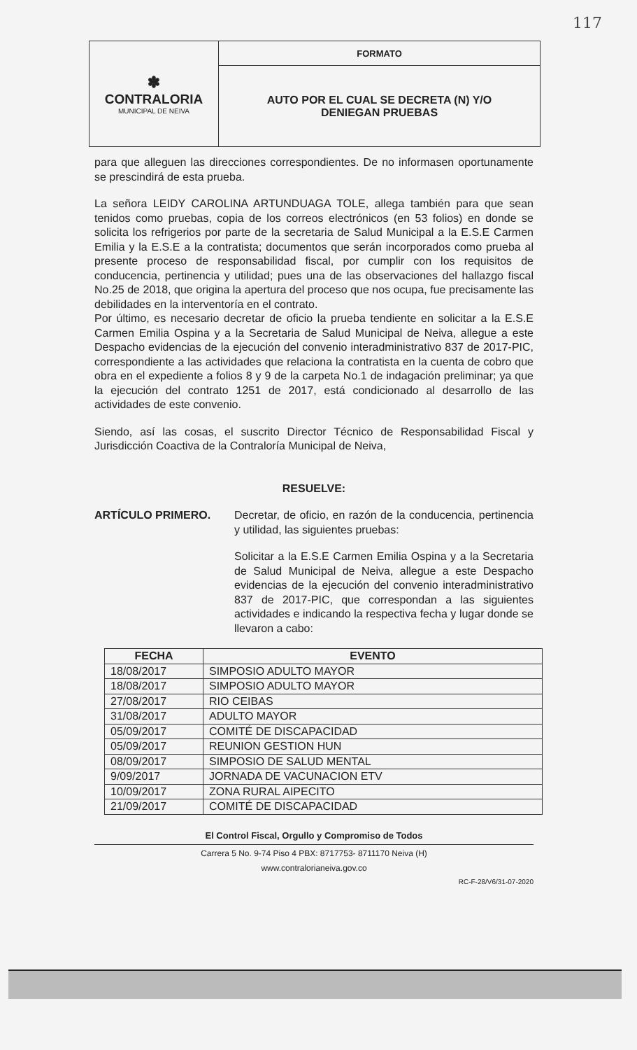117
| ✽ CONTRALORIA MUNICIPAL DE NEIVA | FORMATO |
| | AUTO POR EL CUAL SE DECRETA (N) Y/O DENIEGAN PRUEBAS |
para que alleguen las direcciones correspondientes. De no informasen oportunamente se prescindirá de esta prueba.
La señora LEIDY CAROLINA ARTUNDUAGA TOLE, allega también para que sean tenidos como pruebas, copia de los correos electrónicos (en 53 folios) en donde se solicita los refrigerios por parte de la secretaria de Salud Municipal a la E.S.E Carmen Emilia y la E.S.E a la contratista; documentos que serán incorporados como prueba al presente proceso de responsabilidad fiscal, por cumplir con los requisitos de conducencia, pertinencia y utilidad; pues una de las observaciones del hallazgo fiscal No.25 de 2018, que origina la apertura del proceso que nos ocupa, fue precisamente las debilidades en la interventoría en el contrato.
Por último, es necesario decretar de oficio la prueba tendiente en solicitar a la E.S.E Carmen Emilia Ospina y a la Secretaria de Salud Municipal de Neiva, allegue a este Despacho evidencias de la ejecución del convenio interadministrativo 837 de 2017-PIC, correspondiente a las actividades que relaciona la contratista en la cuenta de cobro que obra en el expediente a folios 8 y 9 de la carpeta No.1 de indagación preliminar; ya que la ejecución del contrato 1251 de 2017, está condicionado al desarrollo de las actividades de este convenio.
Siendo, así las cosas, el suscrito Director Técnico de Responsabilidad Fiscal y Jurisdicción Coactiva de la Contraloría Municipal de Neiva,
RESUELVE:
ARTÍCULO PRIMERO. Decretar, de oficio, en razón de la conducencia, pertinencia y utilidad, las siguientes pruebas:
Solicitar a la E.S.E Carmen Emilia Ospina y a la Secretaria de Salud Municipal de Neiva, allegue a este Despacho evidencias de la ejecución del convenio interadministrativo 837 de 2017-PIC, que correspondan a las siguientes actividades e indicando la respectiva fecha y lugar donde se llevaron a cabo:
| FECHA | EVENTO |
| --- | --- |
| 18/08/2017 | SIMPOSIO ADULTO MAYOR |
| 18/08/2017 | SIMPOSIO ADULTO MAYOR |
| 27/08/2017 | RIO CEIBAS |
| 31/08/2017 | ADULTO MAYOR |
| 05/09/2017 | COMITÉ DE DISCAPACIDAD |
| 05/09/2017 | REUNION GESTION HUN |
| 08/09/2017 | SIMPOSIO DE SALUD MENTAL |
| 9/09/2017 | JORNADA DE VACUNACION ETV |
| 10/09/2017 | ZONA RURAL AIPECITO |
| 21/09/2017 | COMITÉ DE DISCAPACIDAD |
El Control Fiscal, Orgullo y Compromiso de Todos
Carrera 5 No. 9-74 Piso 4 PBX: 8717753- 8711170 Neiva (H)
www.contralorianeiva.gov.co
RC-F-28/V6/31-07-2020